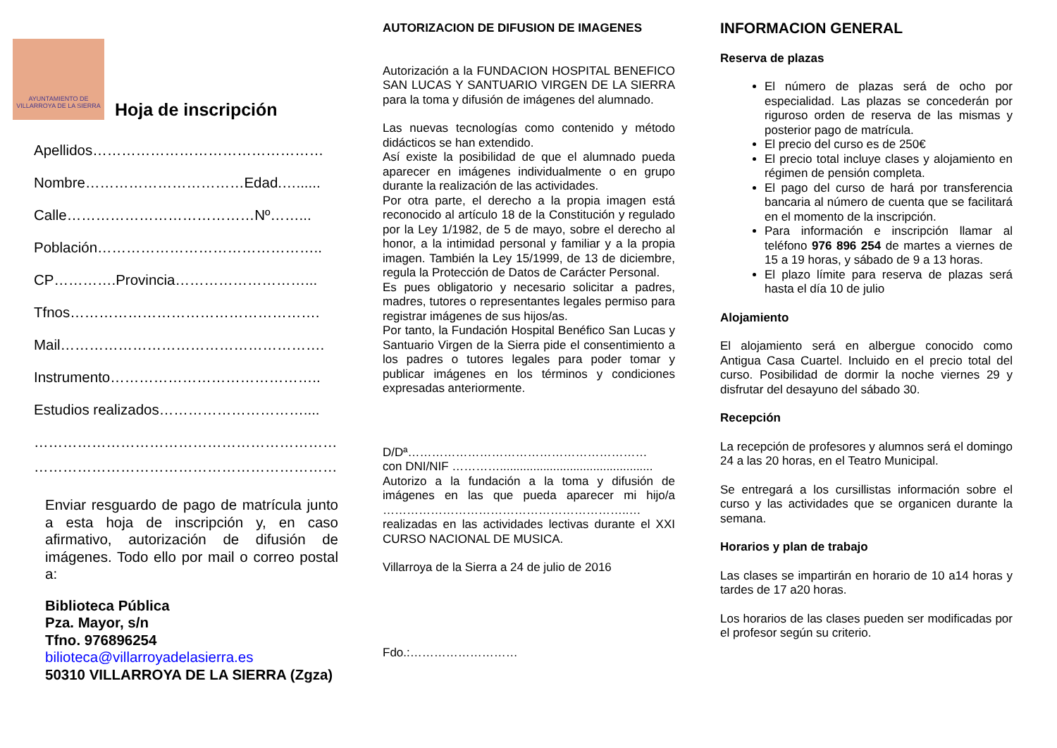AYUNTAMIENTO DE
VILLARROYA DE LA SIERRA
Hoja de inscripción
Apellidos…………………………………………
Nombre……………………………Edad.…......
Calle…………………………………Nº……...
Población………………………………………..
CP………….Provincia………………………...
Tfnos…………………………………………….
Mail……………………………………………….
Instrumento……………………………………..
Estudios realizados…………………………....
…………………………………………………………
…………………………………………………………
Enviar resguardo de pago de matrícula junto a esta hoja de inscripción y, en caso afirmativo, autorización de difusión de imágenes. Todo ello por mail o correo postal a:
Biblioteca Pública
Pza. Mayor, s/n
Tfno. 976896254
bilioteca@villarroyadelasierra.es
50310 VILLARROYA DE LA SIERRA (Zgza)
AUTORIZACION DE DIFUSION DE IMAGENES
Autorización a la FUNDACION HOSPITAL BENEFICO SAN LUCAS Y SANTUARIO VIRGEN DE LA SIERRA para la toma y difusión de imágenes del alumnado.
Las nuevas tecnologías como contenido y método didácticos se han extendido.
Así existe la posibilidad de que el alumnado pueda aparecer en imágenes individualmente o en grupo durante la realización de las actividades.
Por otra parte, el derecho a la propia imagen está reconocido al artículo 18 de la Constitución y regulado por la Ley 1/1982, de 5 de mayo, sobre el derecho al honor, a la intimidad personal y familiar y a la propia imagen. También la Ley 15/1999, de 13 de diciembre, regula la Protección de Datos de Carácter Personal.
Es pues obligatorio y necesario solicitar a padres, madres, tutores o representantes legales permiso para registrar imágenes de sus hijos/as.
Por tanto, la Fundación Hospital Benéfico San Lucas y Santuario Virgen de la Sierra pide el consentimiento a los padres o tutores legales para poder tomar y publicar imágenes en los términos y condiciones expresadas anteriormente.
D/Dª……………………………………………………
con DNI/NIF …………..............................................
Autorizo a la fundación a la toma y difusión de imágenes en las que pueda aparecer mi hijo/a ……………………………………………………..…
realizadas en las actividades lectivas durante el XXI CURSO NACIONAL DE MUSICA.
Villarroya de la Sierra a 24 de julio de 2016
Fdo.:………………………
INFORMACION GENERAL
Reserva de plazas
El número de plazas será de ocho por especialidad. Las plazas se concederán por riguroso orden de reserva de las mismas y posterior pago de matrícula.
El precio del curso es de 250€
El precio total incluye clases y alojamiento en régimen de pensión completa.
El pago del curso de hará por transferencia bancaria al número de cuenta que se facilitará en el momento de la inscripción.
Para información e inscripción llamar al teléfono 976 896 254 de martes a viernes de 15 a 19 horas, y sábado de 9 a 13 horas.
El plazo límite para reserva de plazas será hasta el día 10 de julio
Alojamiento
El alojamiento será en albergue conocido como Antigua Casa Cuartel. Incluido en el precio total del curso. Posibilidad de dormir la noche viernes 29 y disfrutar del desayuno del sábado 30.
Recepción
La recepción de profesores y alumnos será el domingo 24 a las 20 horas, en el Teatro Municipal.
Se entregará a los cursillistas información sobre el curso y las actividades que se organicen durante la semana.
Horarios y plan de trabajo
Las clases se impartirán en horario de 10 a14 horas y tardes de 17 a20 horas.
Los horarios de las clases pueden ser modificadas por el profesor según su criterio.